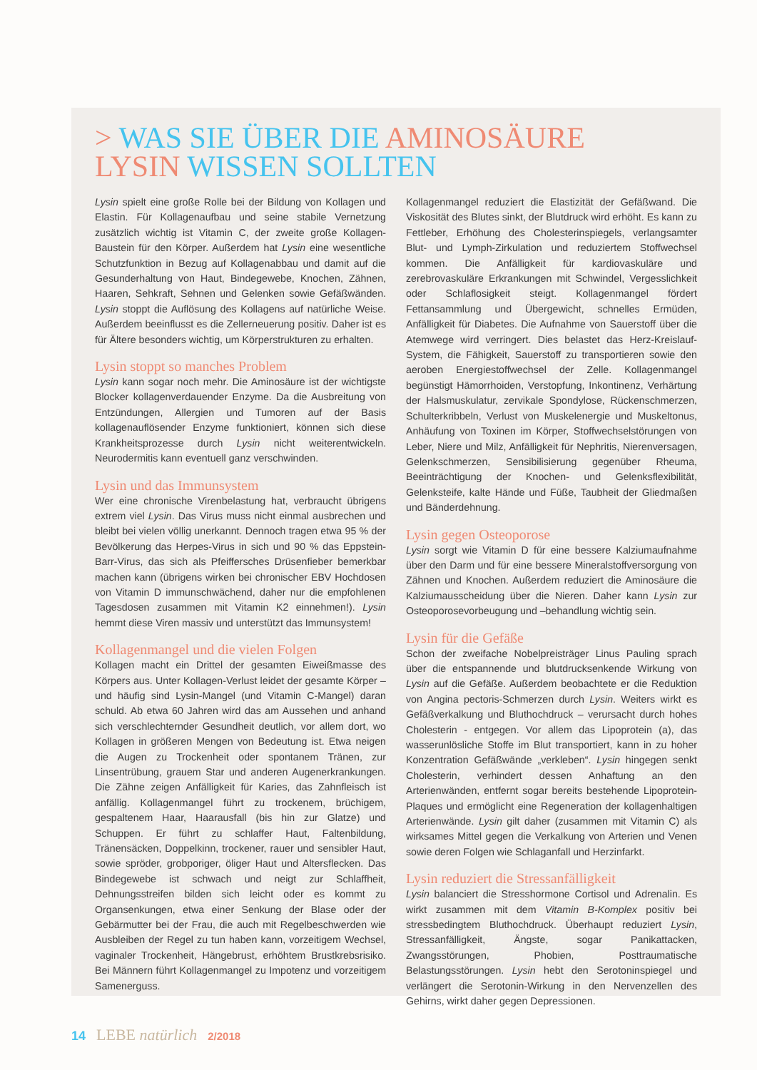> WAS SIE ÜBER DIE AMINOSÄURE
LYSIN WISSEN SOLLTEN
Lysin spielt eine große Rolle bei der Bildung von Kollagen und Elastin. Für Kollagenaufbau und seine stabile Vernetzung zusätzlich wichtig ist Vitamin C, der zweite große Kollagen-Baustein für den Körper. Außerdem hat Lysin eine wesentliche Schutzfunktion in Bezug auf Kollagenabbau und damit auf die Gesunderhaltung von Haut, Bindegewebe, Knochen, Zähnen, Haaren, Sehkraft, Sehnen und Gelenken sowie Gefäßwänden. Lysin stoppt die Auflösung des Kollagens auf natürliche Weise. Außerdem beeinflusst es die Zellerneuerung positiv. Daher ist es für Ältere besonders wichtig, um Körperstrukturen zu erhalten.
Lysin stoppt so manches Problem
Lysin kann sogar noch mehr. Die Aminosäure ist der wichtigste Blocker kollagenverdauender Enzyme. Da die Ausbreitung von Entzündungen, Allergien und Tumoren auf der Basis kollagenauflösender Enzyme funktioniert, können sich diese Krankheitsprozesse durch Lysin nicht weiterentwickeln. Neurodermitis kann eventuell ganz verschwinden.
Lysin und das Immunsystem
Wer eine chronische Virenbelastung hat, verbraucht übrigens extrem viel Lysin. Das Virus muss nicht einmal ausbrechen und bleibt bei vielen völlig unerkannt. Dennoch tragen etwa 95 % der Bevölkerung das Herpes-Virus in sich und 90 % das Eppstein-Barr-Virus, das sich als Pfeiffersches Drüsenfieber bemerkbar machen kann (übrigens wirken bei chronischer EBV Hochdosen von Vitamin D immunschwächend, daher nur die empfohlenen Tagesdosen zusammen mit Vitamin K2 einnehmen!). Lysin hemmt diese Viren massiv und unterstützt das Immunsystem!
Kollagenmangel und die vielen Folgen
Kollagen macht ein Drittel der gesamten Eiweißmasse des Körpers aus. Unter Kollagen-Verlust leidet der gesamte Körper – und häufig sind Lysin-Mangel (und Vitamin C-Mangel) daran schuld. Ab etwa 60 Jahren wird das am Aussehen und anhand sich verschlechternder Gesundheit deutlich, vor allem dort, wo Kollagen in größeren Mengen von Bedeutung ist. Etwa neigen die Augen zu Trockenheit oder spontanem Tränen, zur Linsentrübung, grauem Star und anderen Augenerkrankungen. Die Zähne zeigen Anfälligkeit für Karies, das Zahnfleisch ist anfällig. Kollagenmangel führt zu trockenem, brüchigem, gespaltenem Haar, Haarausfall (bis hin zur Glatze) und Schuppen. Er führt zu schlaffer Haut, Faltenbildung, Tränensäcken, Doppelkinn, trockener, rauer und sensibler Haut, sowie spröder, grobporiger, öliger Haut und Altersflecken. Das Bindegewebe ist schwach und neigt zur Schlaffheit, Dehnungsstreifen bilden sich leicht oder es kommt zu Organsenkungen, etwa einer Senkung der Blase oder der Gebärmutter bei der Frau, die auch mit Regelbeschwerden wie Ausbleiben der Regel zu tun haben kann, vorzeitigem Wechsel, vaginaler Trockenheit, Hängebrust, erhöhtem Brustkrebsrisiko. Bei Männern führt Kollagenmangel zu Impotenz und vorzeitigem Samenerguss.
Kollagenmangel reduziert die Elastizität der Gefäßwand. Die Viskosität des Blutes sinkt, der Blutdruck wird erhöht. Es kann zu Fettleber, Erhöhung des Cholesterinspiegels, verlangsamter Blut- und Lymph-Zirkulation und reduziertem Stoffwechsel kommen. Die Anfälligkeit für kardiovaskuläre und zerebrovaskuläre Erkrankungen mit Schwindel, Vergesslichkeit oder Schlaflosigkeit steigt. Kollagenmangel fördert Fettansammlung und Übergewicht, schnelles Ermüden, Anfälligkeit für Diabetes. Die Aufnahme von Sauerstoff über die Atemwege wird verringert. Dies belastet das Herz-Kreislauf-System, die Fähigkeit, Sauerstoff zu transportieren sowie den aeroben Energiestoffwechsel der Zelle. Kollagenmangel begünstigt Hämorrhoiden, Verstopfung, Inkontinenz, Verhärtung der Halsmuskulatur, zervikale Spondylose, Rückenschmerzen, Schulterkribbeln, Verlust von Muskelenergie und Muskeltonus, Anhäufung von Toxinen im Körper, Stoffwechselstörungen von Leber, Niere und Milz, Anfälligkeit für Nephritis, Nierenversagen, Gelenkschmerzen, Sensibilisierung gegenüber Rheuma, Beeinträchtigung der Knochen- und Gelenksflexibilität, Gelenksteife, kalte Hände und Füße, Taubheit der Gliedmaßen und Bänderdehnung.
Lysin gegen Osteoporose
Lysin sorgt wie Vitamin D für eine bessere Kalziumaufnahme über den Darm und für eine bessere Mineralstoffversorgung von Zähnen und Knochen. Außerdem reduziert die Aminosäure die Kalziumausscheidung über die Nieren. Daher kann Lysin zur Osteoporosevorbeugung und –behandlung wichtig sein.
Lysin für die Gefäße
Schon der zweifache Nobelpreisträger Linus Pauling sprach über die entspannende und blutdrucksenkende Wirkung von Lysin auf die Gefäße. Außerdem beobachtete er die Reduktion von Angina pectoris-Schmerzen durch Lysin. Weiters wirkt es Gefäßverkalkung und Bluthochdruck – verursacht durch hohes Cholesterin - entgegen. Vor allem das Lipoprotein (a), das wasserunlösliche Stoffe im Blut transportiert, kann in zu hoher Konzentration Gefäßwände „verkleben“. Lysin hingegen senkt Cholesterin, verhindert dessen Anhaftung an den Arterienwänden, entfernt sogar bereits bestehende Lipoprotein-Plaques und ermöglicht eine Regeneration der kollagenhaltigen Arterienwände. Lysin gilt daher (zusammen mit Vitamin C) als wirksames Mittel gegen die Verkalkung von Arterien und Venen sowie deren Folgen wie Schlaganfall und Herzinfarkt.
Lysin reduziert die Stressanfälligkeit
Lysin balanciert die Stresshormone Cortisol und Adrenalin. Es wirkt zusammen mit dem Vitamin B-Komplex positiv bei stressbedingtem Bluthochdruck. Überhaupt reduziert Lysin, Stressanfälligkeit, Ängste, sogar Panikattacken, Zwangsstörungen, Phobien, Posttraumatische Belastungsstörungen. Lysin hebt den Serotoninspiegel und verlängert die Serotonin-Wirkung in den Nervenzellen des Gehirns, wirkt daher gegen Depressionen.
14 LEBE natürlich 2/2018